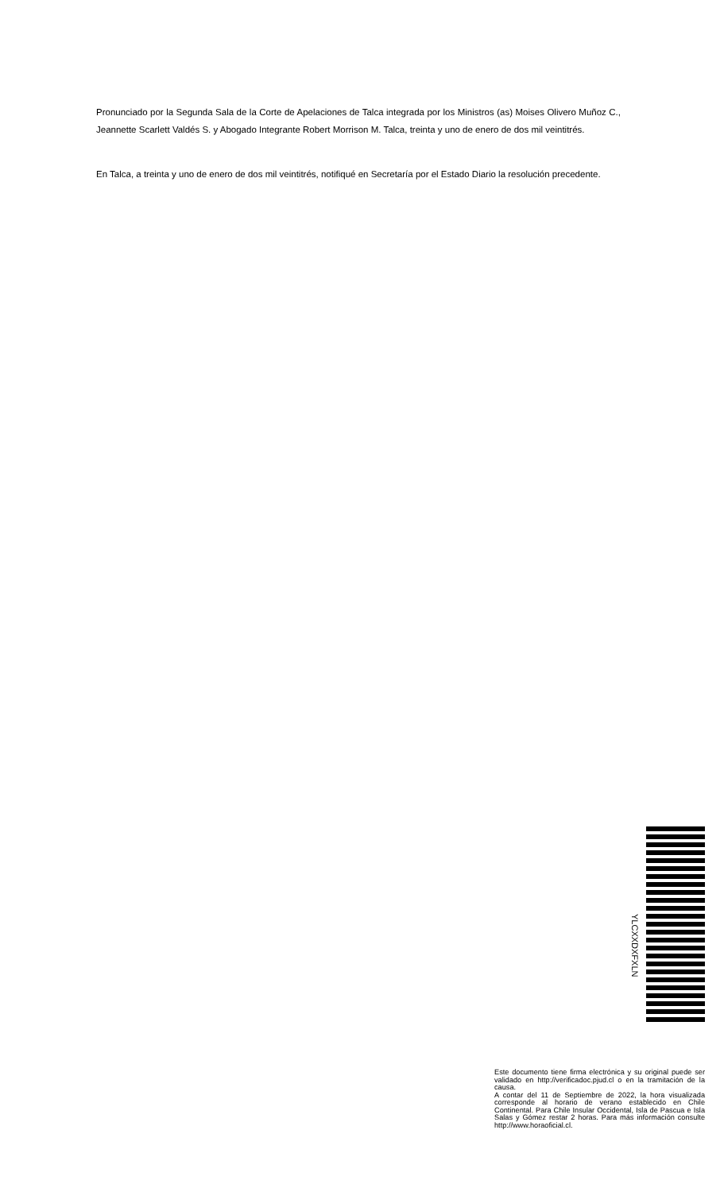Pronunciado por la Segunda Sala de la Corte de Apelaciones de Talca integrada por los Ministros (as) Moises Olivero Muñoz C., Jeannette Scarlett Valdés S. y Abogado Integrante Robert Morrison M. Talca, treinta y uno de enero de dos mil veintitrés.
En Talca, a treinta y uno de enero de dos mil veintitrés, notifiqué en Secretaría por el Estado Diario la resolución precedente.
YLCXXDXFXLN
Este documento tiene firma electrónica y su original puede ser validado en http://verificadoc.pjud.cl o en la tramitación de la causa.
A contar del 11 de Septiembre de 2022, la hora visualizada corresponde al horario de verano establecido en Chile Continental. Para Chile Insular Occidental, Isla de Pascua e Isla Salas y Gómez restar 2 horas. Para más información consulte http://www.horaoficial.cl.